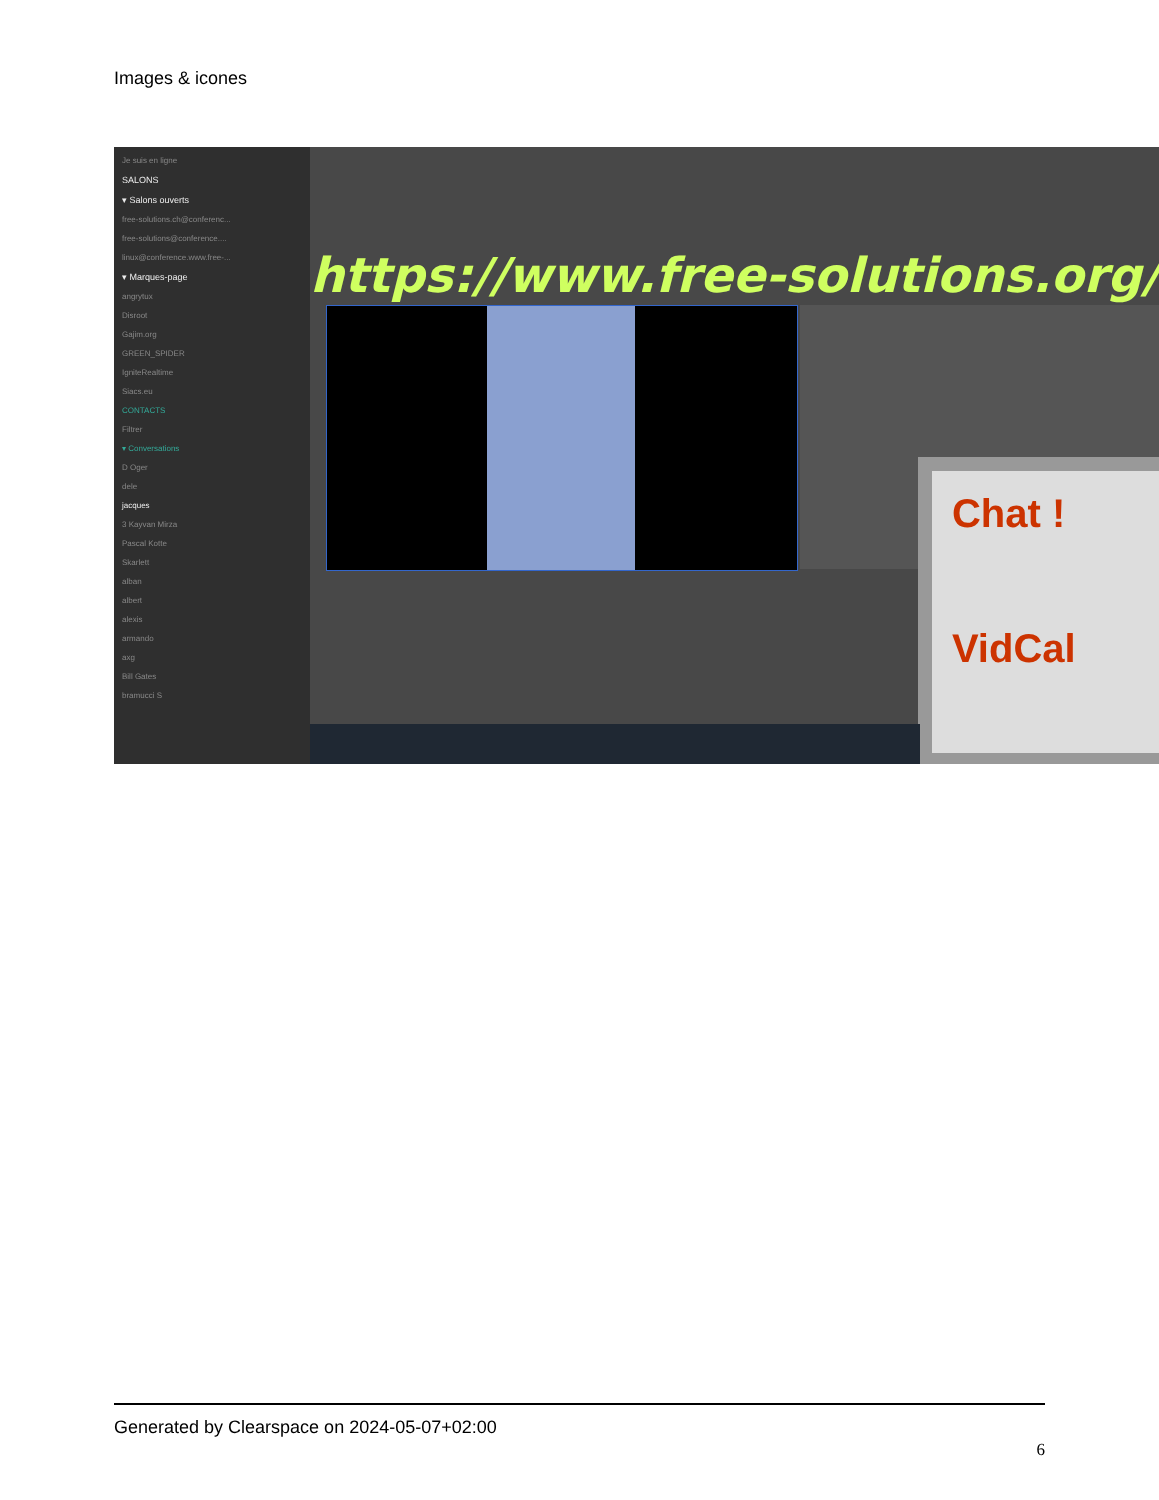Images & icones
Je suis en ligne
SALONS
▾ Salons ouverts
free-solutions.ch@conferenc...
free-solutions@conference....
linux@conference.www.free-...
▾ Marques-page
angrytux
Disroot
Gajim.org
GREEN_SPIDER
IgniteRealtime
Siacs.eu
CONTACTS
Filtrer
▾ Conversations
D Oger
dele
jacques
3 Kayvan Mirza
Pascal Kotte
Skarlett
alban
albert
alexis
armando
axg
Bill Gates
bramucci S
https://www.free-solutions.org/
Chat !
VidCal
Generated by Clearspace on 2024-05-07+02:00
6